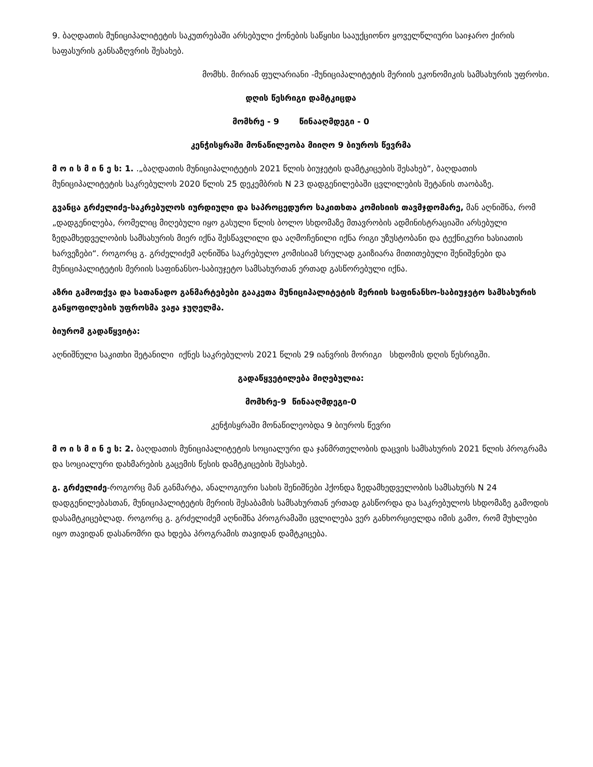9. ბაღდათის მუნიციპალიტეტის საკუთრებაში არსებული ქონების საწყისი სააუქციონო ყოველწლიური საიჯარო ქირის საფასურის განსაზღვრის შესახებ.
მომხს. მირიან ფულარიანი -მუნიციპალიტეტის მერიის ეკონომიკის სამსახურის უფროსი.
დღის წესრიგი დამტკიცდა
მომხრე - 9 წინააღმდეგი - 0
კენჭისყრაში მონაწილეობა მიიღო 9 ბიუროს წევრმა
მ ო ი ს მ ი ნ ე ს: 1. .„ბაღდათის მუნიციპალიტეტის 2021 წლის ბიუჯეტის დამტკიცების შესახებ“, ბაღდათის მუნიციპალიტეტის საკრებულოს 2020 წლის 25 დეკემბრის N 23 დადგენილებაში ცვლილების შეტანის თაობაზე.
გვანცა გრძელიძე-საკრებულოს იურდიული და საპროცედურო საკითხთა კომისიის თავმჯდომარე, მან აღნიშნა, რომ „დადგენილება, რომელიც მიღებული იყო გასული წლის ბოლო სხდომაზე მთავრობის ადმინისტრაციაში არსებული ზედამხედველობის სამსახურის მიერ იქნა შესწავლილი და აღმოჩენილი იქნა რიგი უზუსტობანი და ტექნიკური ხასიათის ხარვეზები“. როგორც გ. გრძელიძემ აღნიშნა საკრებულო კომისიამ სრულად გაიზიარა მითითებული შენიშვნები და მუნიციპალიტეტის მერიის საფინანსო-საბიუჯეტო სამსახურთან ერთად გასწორებული იქნა.
აზრი გამოთქვა და სათანადო განმარტებები გააკეთა მუნიციპალიტეტის მერიის საფინანსო-საბიუჯეტო სამსახურის განყოფილების უფროსმა ვაჟა ჯუღელმა.
ბიურომ გადაწყვიტა:
აღნიშნული საკითხი შეტანილი იქნეს საკრებულოს 2021 წლის 29 იანვრის მორიგი სხდომის დღის წესრიგში.
გადაწყვეტილება მიღებულია:
მომხრე-9 წინააღმდეგი-0
კენჭისყრაში მონაწილეობდა 9 ბიუროს წევრი
მ ო ი ს მ ი ნ ე ს: 2. ბაღდათის მუნიციპალიტეტის სოციალური და ჯანმრთელობის დაცვის სამსახურის 2021 წლის პროგრამა და სოციალური დახმარების გაცემის წესის დამტკიცების შესახებ.
გ. გრძელიძე-როგორც მან განმარტა, ანალოგიური სახის შენიშნები ჰქონდა ზედამხედველობის სამსახურს N 24 დადგენილებასთან, მუნიციპალიტეტის მერიის შესაბამის სამსახურთან ერთად გასწორდა და საკრებულოს სხდომაზე გამოდის დასამტკიცებლად. როგორც გ. გრძელიძემ აღნიშნა პროგრამაში ცვლილება ვერ განხორციელდა იმის გამო, რომ მუხლები იყო თავიდან დასანომრი და ხდება პროგრამის თავიდან დამტკიცება.